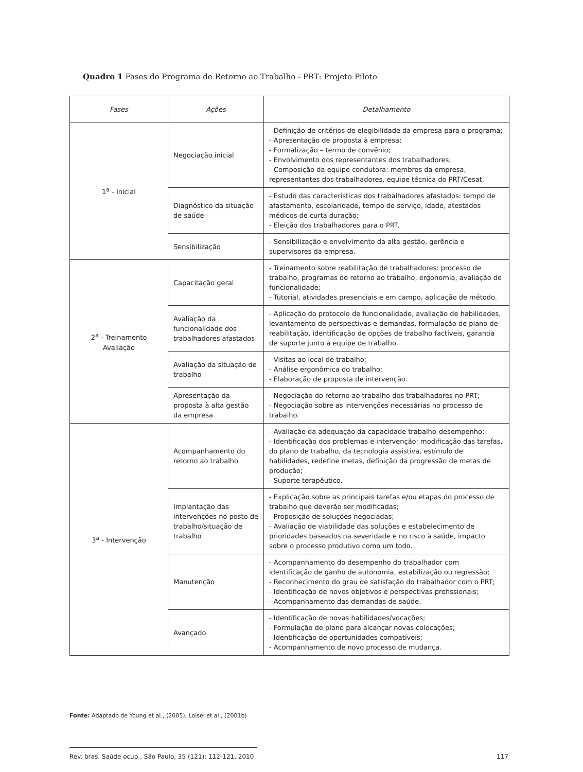Quadro 1 Fases do Programa de Retorno ao Trabalho - PRT: Projeto Piloto
| Fases | Ações | Detalhamento |
| --- | --- | --- |
| 1<sup>a</sup> - Inicial | Negociação inicial | - Definição de critérios de elegibilidade da empresa para o programa; - Apresentação de proposta à empresa; - Formalização – termo de convênio; - Envolvimento dos representantes dos trabalhadores; - Composição da equipe condutora: membros da empresa, representantes dos trabalhadores, equipe técnica do PRT/Cesat. |
| | Diagnóstico da situação de saúde | - Estudo das características dos trabalhadores afastados: tempo de afastamento, escolaridade, tempo de serviço, idade, atestados médicos de curta duração; - Eleição dos trabalhadores para o PRT. |
| | Sensibilização | - Sensibilização e envolvimento da alta gestão, gerência e supervisores da empresa. |
| 2<sup>a</sup> - Treinamento Avaliação | Capacitação geral | - Treinamento sobre reabilitação de trabalhadores: processo de trabalho, programas de retorno ao trabalho, ergonomia, avaliação de funcionalidade; - Tutorial, atividades presenciais e em campo, aplicação de método. |
| | Avaliação da funcionalidade dos trabalhadores afastados | - Aplicação do protocolo de funcionalidade, avaliação de habilidades, levantamento de perspectivas e demandas, formulação de plano de reabilitação, identificação de opções de trabalho factíveis, garantia de suporte junto à equipe de trabalho. |
| | Avaliação da situação de trabalho | - Visitas ao local de trabalho; - Análise ergonômica do trabalho; - Elaboração de proposta de intervenção. |
| | Apresentação da proposta à alta gestão da empresa | - Negociação do retorno ao trabalho dos trabalhadores no PRT; - Negociação sobre as intervenções necessárias no processo de trabalho. |
| 3<sup>a</sup> - Intervenção | Acompanhamento do retorno ao trabalho | - Avaliação da adequação da capacidade trabalho-desempenho; - Identificação dos problemas e intervenção: modificação das tarefas, do plano de trabalho, da tecnologia assistiva, estímulo de habilidades, redefine metas, definição da progressão de metas de produção; - Suporte terapêutico. |
| | Implantação das intervenções no posto de trabalho/situação de trabalho | - Explicação sobre as principais tarefas e/ou etapas do processo de trabalho que deverão ser modificadas; - Proposição de soluções negociadas; - Avaliação de viabilidade das soluções e estabelecimento de prioridades baseados na severidade e no risco à saúde, impacto sobre o processo produtivo como um todo. |
| | Manutenção | - Acompanhamento do desempenho do trabalhador com identificação de ganho de autonomia, estabilização ou regressão; - Reconhecimento do grau de satisfação do trabalhador com o PRT; - Identificação de novos objetivos e perspectivas profissionais; - Acompanhamento das demandas de saúde. |
| | Avançado | - Identificação de novas habilidades/vocações; - Formulação de plano para alcançar novas colocações; - Identificação de oportunidades compatíveis; - Acompanhamento de novo processo de mudança. |
Fonte: Adaptado de Young et al., (2005), Loisel et al., (2001b)
Rev. bras. Saúde ocup., São Paulo, 35 (121): 112-121, 2010 117